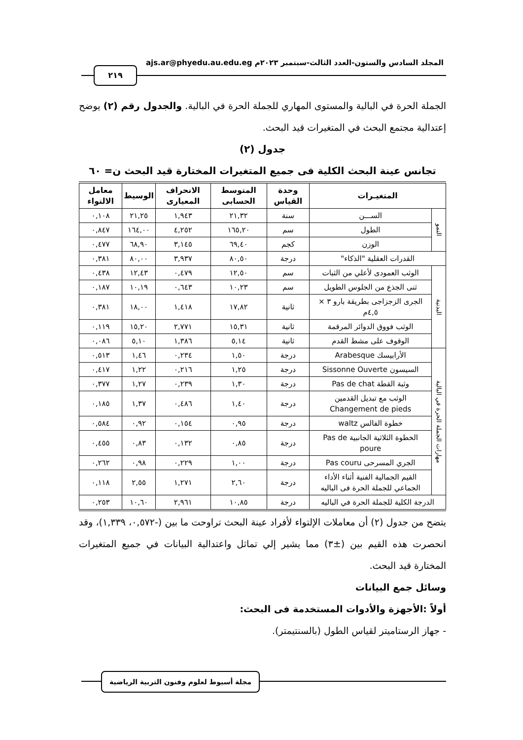المجلد السادس والستون-العدد الثالث-سبتمبر ٢٠٢٣م ajs.ar@phyedu.au.edu.eg
٢١٩
الجملة الحرة في البالية والمستوى المهاري للجملة الحرة في البالية. والجدول رقم (٢) يوضح إعتدالية مجتمع البحث في المتغيرات قيد البحث.
جدول (٢)
تجانس عينة البحث الكلية فى جميع المتغيرات المختارة قيد البحث ن= ٦٠
| المتغيـرات | | وحدة القياس | المتوسط الحسابى | الانحراف المعيارى | الوسيط | معامل الالتواء |
| --- | --- | --- | --- | --- | --- | --- |
| النمو | الســـن | سنة | ٢١,٣٢ | ١,٩٤٣ | ٢١,٢٥ | ٠,١٠٨ |
| | الطول | سم | ١٦٥,٢٠ | ٤,٢٥٢ | ١٦٤,٠٠ | ٠,٨٤٧ |
| | الوزن | كجم | ٦٩,٤٠ | ٣,١٤٥ | ٦٨,٩٠ | ٠,٤٧٧ |
| القدرات العقلية "الذكاء" | | درجة | ٨٠,٥٠ | ٣,٩٣٧ | ٨٠,٠٠ | ٠,٣٨١ |
| البدنية | الوثب العمودى لأعلي من الثبات | سم | ١٢,٥٠ | ٠,٤٧٩ | ١٢,٤٣ | ٠,٤٣٨ |
| | ثنى الجذع من الجلوس الطويل | سم | ١٠,٢٣ | ٠,٦٤٣ | ١٠,١٩ | ٠,١٨٧ |
| | الجرى الزجزاجى بطريقة بارو ٣ × ٤,٥م | ثانية | ١٧,٨٢ | ١,٤١٨ | ١٨,٠٠ | ٠,٣٨١ |
| | الوثب فووق الدوائر المرقمة | ثانية | ١٥,٣١ | ٢,٧٧١ | ١٥,٢٠ | ٠,١١٩ |
| | الوقوف على مشط القدم | ثانية | ٥,١٤ | ١,٣٨٦ | ٥,١٠ | ٠,٠٨٦ |
| مهارات الجملة الحرة في البالية | الأرابيسك Arabesque | درجة | ١,٥٠ | ٠,٢٣٤ | ١,٤٦ | ٠,٥١٣ |
| | السيسون Sissonne Ouverte | درجة | ١,٢٥ | ٠,٢١٦ | ١,٢٢ | ٠,٤١٧ |
| | وثبة القطة Pas de chat | درجة | ١,٣٠ | ٠,٢٣٩ | ١,٢٧ | ٠,٣٧٧ |
| | الوثب مع تبديل القدمين Changement de pieds | درجة | ١,٤٠ | ٠,٤٨٦ | ١,٣٧ | ٠,١٨٥ |
| | خطوة الفالس waltz | درجة | ٠,٩٥ | ٠,١٥٤ | ٠,٩٢ | ٠,٥٨٤ |
| | الخطوة الثلاثية الجانبية Pas de poure | درجة | ٠,٨٥ | ٠,١٣٢ | ٠,٨٣ | ٠,٤٥٥ |
| | الجري المسرحى Pas couru | درجة | ١,٠٠ | ٠,٢٢٩ | ٠,٩٨ | ٠,٢٦٢ |
| | القيم الجمالية الفنية أثناء الأداء الجماعي للجملة الحرة فى الباليه | درجة | ٢,٦٠ | ١,٢٧١ | ٢,٥٥ | ٠,١١٨ |
| الدرجة الكلية للجملة الحرة في الباليه | | درجة | ١٠,٨٥ | ٢,٩٦١ | ١٠,٦٠ | ٠,٢٥٣ |
يتضح من جدول (٢) أن معاملات الإلتواء لأفراد عينة البحث تراوحت ما بين (-٠,٥٧٢، ١,٣٣٩)، وقد انحصرت هذه القيم بين (±٣) مما يشير إلي تماثل واعتدالية البيانات في جميع المتغيرات المختارة قيد البحث.
وسائل جمع البيانات
أولاً :الأجهزة والأدوات المستخدمة فى البحث:
- جهاز الرستاميتر لقياس الطول (بالسنتيمتر).
مجلة أسيوط لعلوم وفنون التربية الرياضية